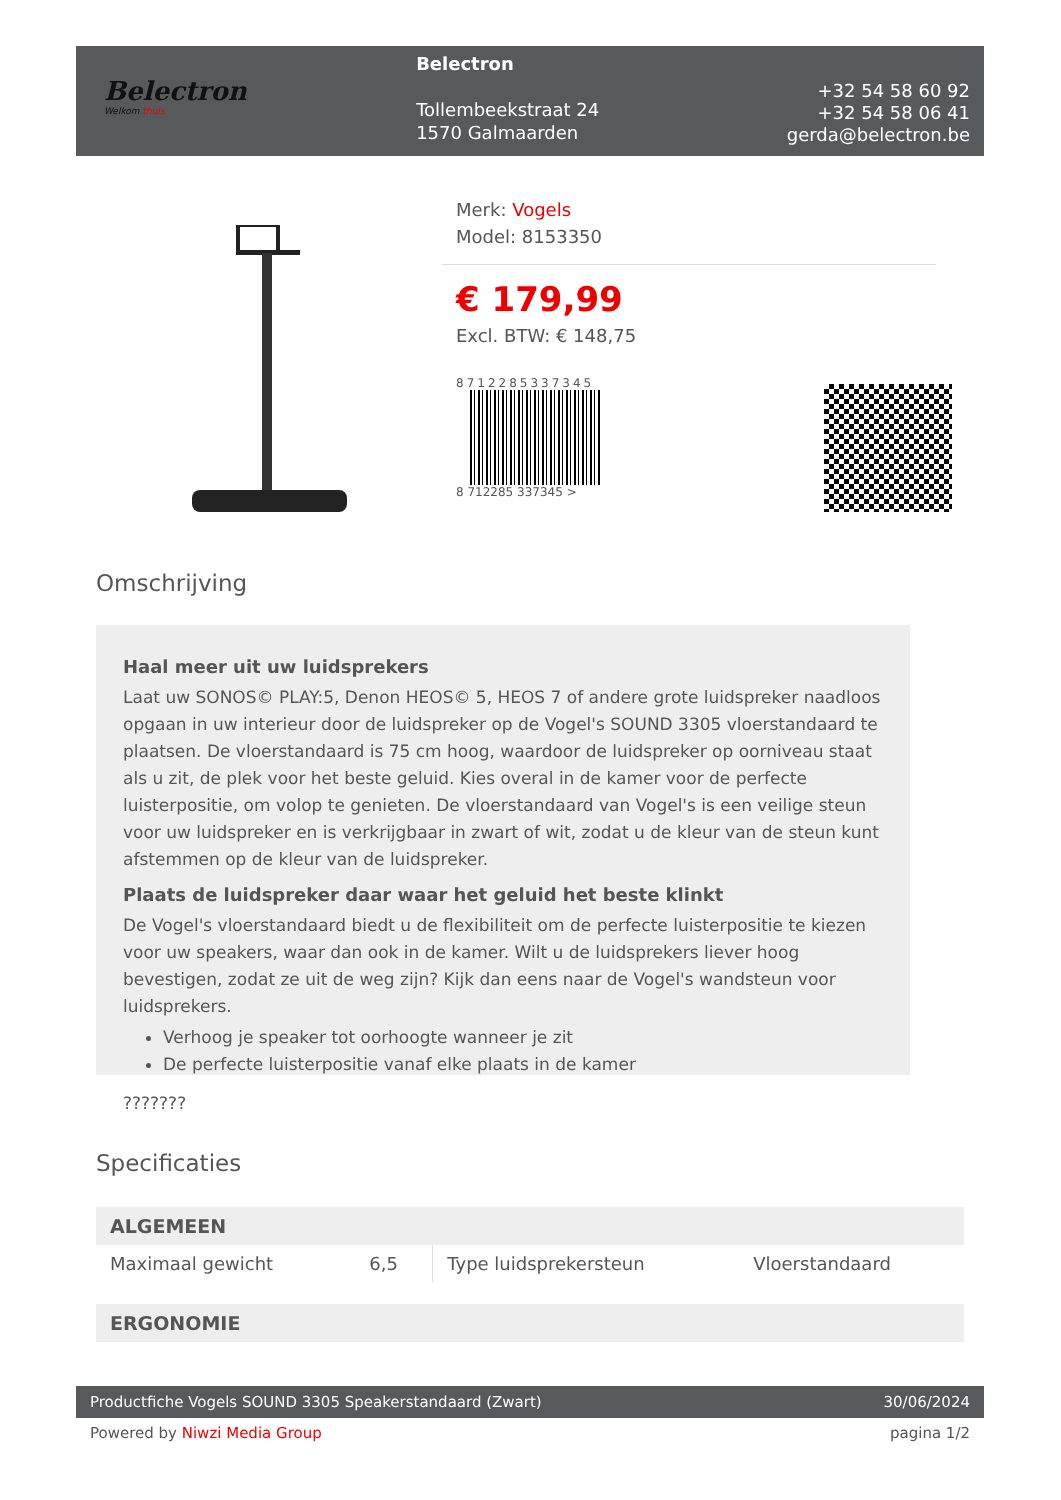Belectron
Welkom thuis
Belectron
Tollembeekstraat 24
1570 Galmaarden
+32 54 58 60 92
+32 54 58 06 41
gerda@belectron.be
Merk: Vogels
Model: 8153350
€ 179,99
Excl. BTW: € 148,75
8712285337345
8 712285 337345 >
Omschrijving
Haal meer uit uw luidsprekers
Laat uw SONOS© PLAY:5, Denon HEOS© 5, HEOS 7 of andere grote luidspreker naadloos opgaan in uw interieur door de luidspreker op de Vogel's SOUND 3305 vloerstandaard te plaatsen. De vloerstandaard is 75 cm hoog, waardoor de luidspreker op oorniveau staat als u zit, de plek voor het beste geluid. Kies overal in de kamer voor de perfecte luisterpositie, om volop te genieten. De vloerstandaard van Vogel's is een veilige steun voor uw luidspreker en is verkrijgbaar in zwart of wit, zodat u de kleur van de steun kunt afstemmen op de kleur van de luidspreker.
Plaats de luidspreker daar waar het geluid het beste klinkt
De Vogel's vloerstandaard biedt u de flexibiliteit om de perfecte luisterpositie te kiezen voor uw speakers, waar dan ook in de kamer. Wilt u de luidsprekers liever hoog bevestigen, zodat ze uit de weg zijn? Kijk dan eens naar de Vogel's wandsteun voor luidsprekers.
Verhoog je speaker tot oorhoogte wanneer je zit
De perfecte luisterpositie vanaf elke plaats in de kamer
???????
Specificaties
| ALGEMEEN | | | |
| --- | --- | --- | --- |
| Maximaal gewicht | 6,5 | Type luidsprekersteun | Vloerstandaard |
| ERGONOMIE |
| --- |
Productfiche Vogels SOUND 3305 Speakerstandaard (Zwart) 30/06/2024
Powered by Niwzi Media Group pagina 1/2